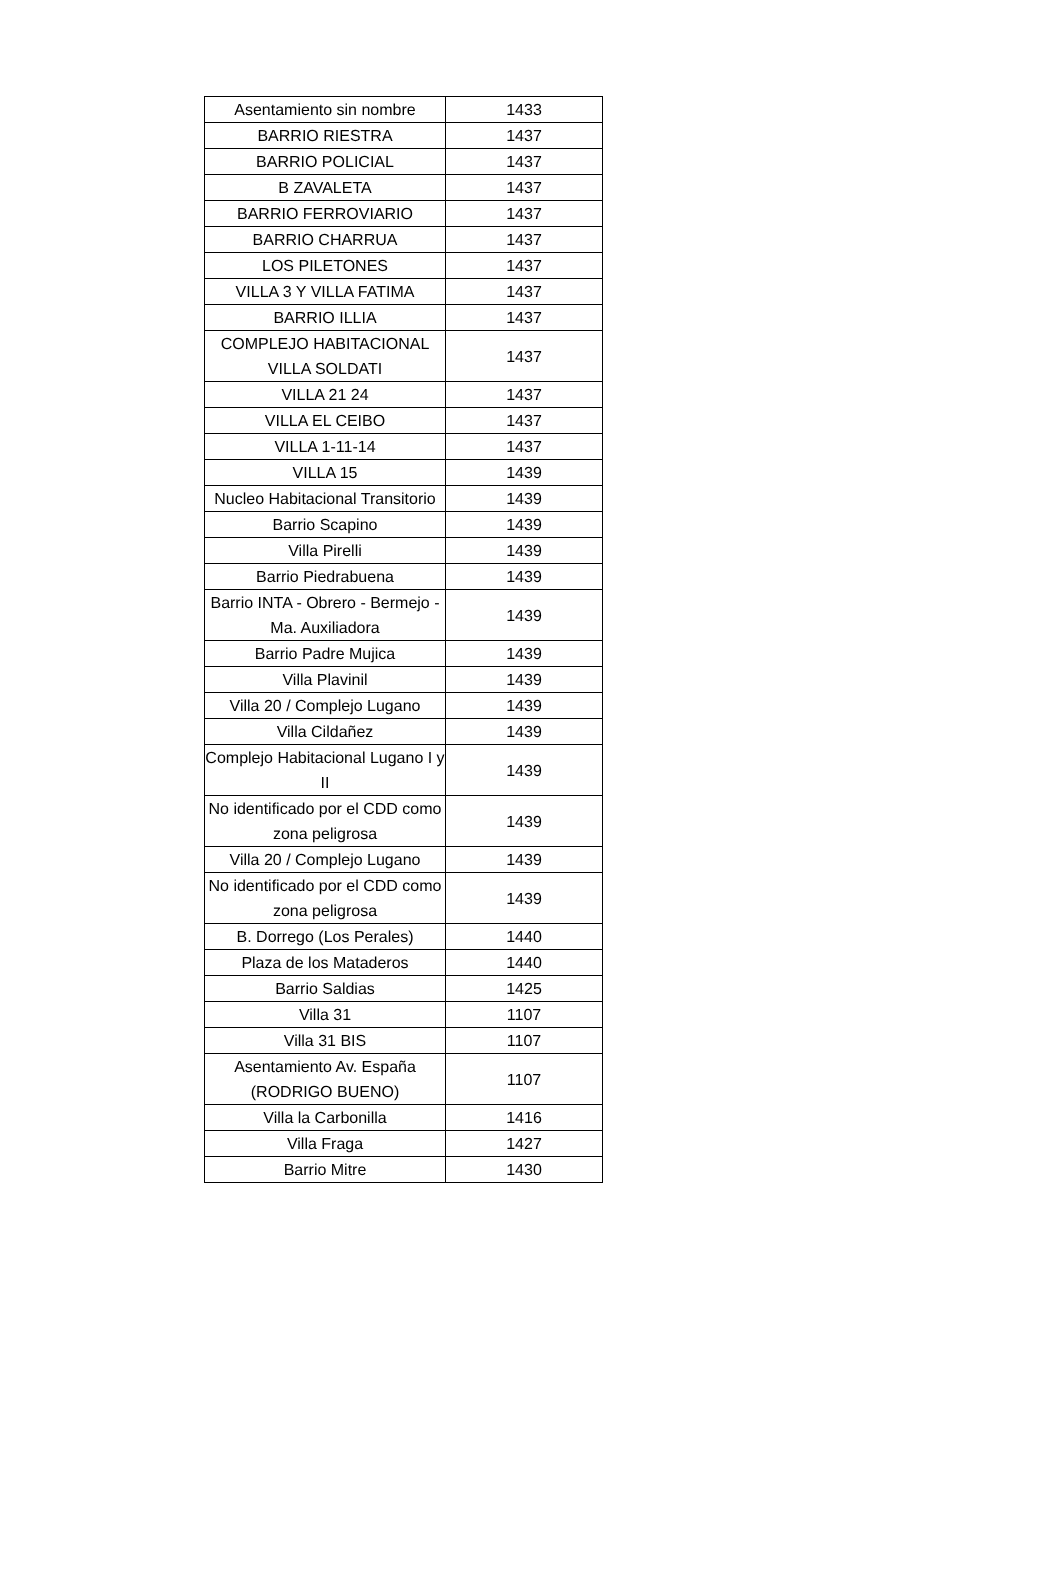| Asentamiento sin nombre | 1433 |
| BARRIO RIESTRA | 1437 |
| BARRIO POLICIAL | 1437 |
| B ZAVALETA | 1437 |
| BARRIO FERROVIARIO | 1437 |
| BARRIO CHARRUA | 1437 |
| LOS PILETONES | 1437 |
| VILLA 3 Y VILLA FATIMA | 1437 |
| BARRIO ILLIA | 1437 |
| COMPLEJO HABITACIONAL VILLA SOLDATI | 1437 |
| VILLA 21 24 | 1437 |
| VILLA EL CEIBO | 1437 |
| VILLA 1-11-14 | 1437 |
| VILLA 15 | 1439 |
| Nucleo Habitacional Transitorio | 1439 |
| Barrio Scapino | 1439 |
| Villa Pirelli | 1439 |
| Barrio Piedrabuena | 1439 |
| Barrio INTA - Obrero - Bermejo - Ma. Auxiliadora | 1439 |
| Barrio Padre Mujica | 1439 |
| Villa Plavinil | 1439 |
| Villa 20 / Complejo Lugano | 1439 |
| Villa Cildañez | 1439 |
| Complejo Habitacional Lugano I y II | 1439 |
| No identificado por el CDD como zona peligrosa | 1439 |
| Villa 20 / Complejo Lugano | 1439 |
| No identificado por el CDD como zona peligrosa | 1439 |
| B. Dorrego (Los Perales) | 1440 |
| Plaza de los Mataderos | 1440 |
| Barrio Saldias | 1425 |
| Villa 31 | 1107 |
| Villa 31 BIS | 1107 |
| Asentamiento Av. España (RODRIGO BUENO) | 1107 |
| Villa la Carbonilla | 1416 |
| Villa Fraga | 1427 |
| Barrio Mitre | 1430 |